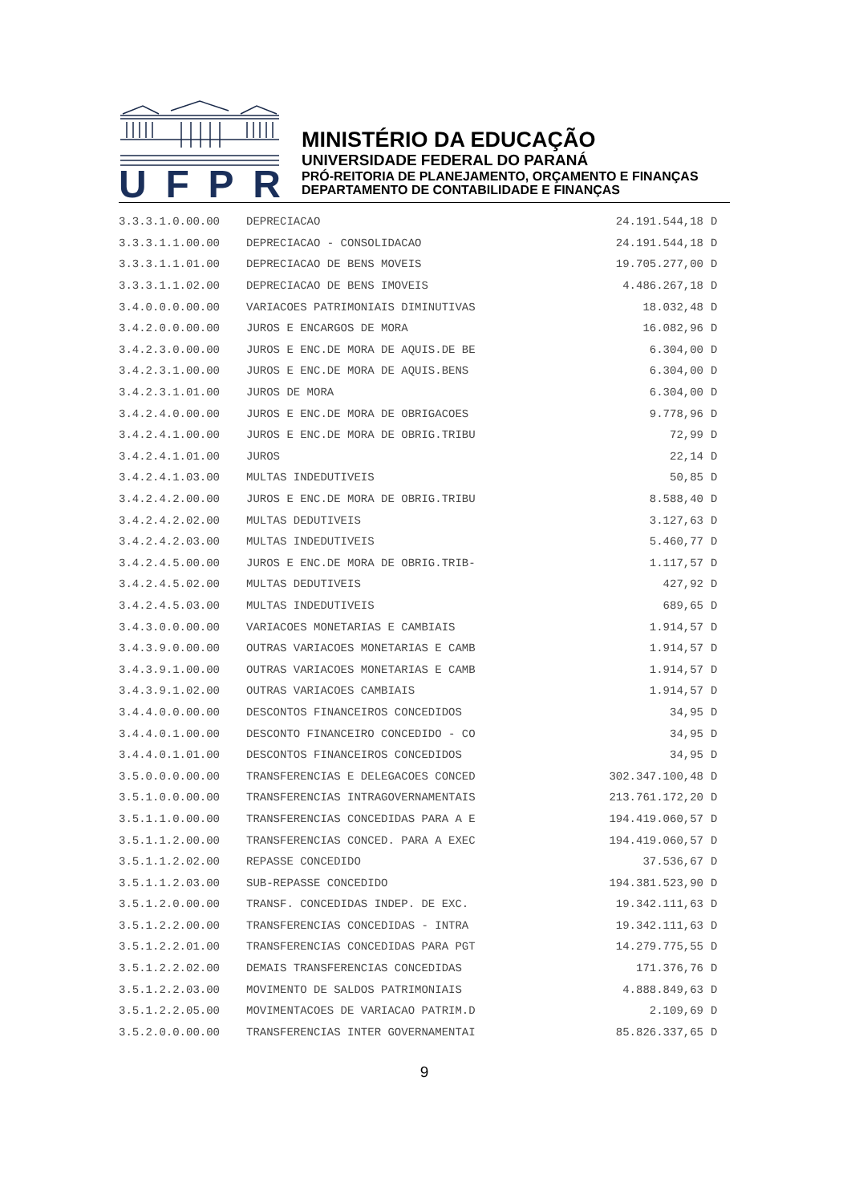UFPR
MINISTÉRIO DA EDUCAÇÃO
UNIVERSIDADE FEDERAL DO PARANÁ
PRÓ-REITORIA DE PLANEJAMENTO, ORÇAMENTO E FINANÇAS
DEPARTAMENTO DE CONTABILIDADE E FINANÇAS
| 3.3.3.1.0.00.00 | DEPRECIACAO | 24.191.544,18 | D |
| 3.3.3.1.1.00.00 | DEPRECIACAO - CONSOLIDACAO | 24.191.544,18 | D |
| 3.3.3.1.1.01.00 | DEPRECIACAO DE BENS MOVEIS | 19.705.277,00 | D |
| 3.3.3.1.1.02.00 | DEPRECIACAO DE BENS IMOVEIS | 4.486.267,18 | D |
| 3.4.0.0.0.00.00 | VARIACOES PATRIMONIAIS DIMINUTIVAS | 18.032,48 | D |
| 3.4.2.0.0.00.00 | JUROS E ENCARGOS DE MORA | 16.082,96 | D |
| 3.4.2.3.0.00.00 | JUROS E ENC.DE MORA DE AQUIS.DE BE | 6.304,00 | D |
| 3.4.2.3.1.00.00 | JUROS E ENC.DE MORA DE AQUIS.BENS | 6.304,00 | D |
| 3.4.2.3.1.01.00 | JUROS DE MORA | 6.304,00 | D |
| 3.4.2.4.0.00.00 | JUROS E ENC.DE MORA DE OBRIGACOES | 9.778,96 | D |
| 3.4.2.4.1.00.00 | JUROS E ENC.DE MORA DE OBRIG.TRIBU | 72,99 | D |
| 3.4.2.4.1.01.00 | JUROS | 22,14 | D |
| 3.4.2.4.1.03.00 | MULTAS INDEDUTIVEIS | 50,85 | D |
| 3.4.2.4.2.00.00 | JUROS E ENC.DE MORA DE OBRIG.TRIBU | 8.588,40 | D |
| 3.4.2.4.2.02.00 | MULTAS DEDUTIVEIS | 3.127,63 | D |
| 3.4.2.4.2.03.00 | MULTAS INDEDUTIVEIS | 5.460,77 | D |
| 3.4.2.4.5.00.00 | JUROS E ENC.DE MORA DE OBRIG.TRIB- | 1.117,57 | D |
| 3.4.2.4.5.02.00 | MULTAS DEDUTIVEIS | 427,92 | D |
| 3.4.2.4.5.03.00 | MULTAS INDEDUTIVEIS | 689,65 | D |
| 3.4.3.0.0.00.00 | VARIACOES MONETARIAS E CAMBIAIS | 1.914,57 | D |
| 3.4.3.9.0.00.00 | OUTRAS VARIACOES MONETARIAS E CAMB | 1.914,57 | D |
| 3.4.3.9.1.00.00 | OUTRAS VARIACOES MONETARIAS E CAMB | 1.914,57 | D |
| 3.4.3.9.1.02.00 | OUTRAS VARIACOES CAMBIAIS | 1.914,57 | D |
| 3.4.4.0.0.00.00 | DESCONTOS FINANCEIROS CONCEDIDOS | 34,95 | D |
| 3.4.4.0.1.00.00 | DESCONTO FINANCEIRO CONCEDIDO - CO | 34,95 | D |
| 3.4.4.0.1.01.00 | DESCONTOS FINANCEIROS CONCEDIDOS | 34,95 | D |
| 3.5.0.0.0.00.00 | TRANSFERENCIAS E DELEGACOES CONCED | 302.347.100,48 | D |
| 3.5.1.0.0.00.00 | TRANSFERENCIAS INTRAGOVERNAMENTAIS | 213.761.172,20 | D |
| 3.5.1.1.0.00.00 | TRANSFERENCIAS CONCEDIDAS PARA A E | 194.419.060,57 | D |
| 3.5.1.1.2.00.00 | TRANSFERENCIAS CONCED. PARA A EXEC | 194.419.060,57 | D |
| 3.5.1.1.2.02.00 | REPASSE CONCEDIDO | 37.536,67 | D |
| 3.5.1.1.2.03.00 | SUB-REPASSE CONCEDIDO | 194.381.523,90 | D |
| 3.5.1.2.0.00.00 | TRANSF. CONCEDIDAS INDEP. DE EXC. | 19.342.111,63 | D |
| 3.5.1.2.2.00.00 | TRANSFERENCIAS CONCEDIDAS - INTRA | 19.342.111,63 | D |
| 3.5.1.2.2.01.00 | TRANSFERENCIAS CONCEDIDAS PARA PGT | 14.279.775,55 | D |
| 3.5.1.2.2.02.00 | DEMAIS TRANSFERENCIAS CONCEDIDAS | 171.376,76 | D |
| 3.5.1.2.2.03.00 | MOVIMENTO DE SALDOS PATRIMONIAIS | 4.888.849,63 | D |
| 3.5.1.2.2.05.00 | MOVIMENTACOES DE VARIACAO PATRIM.D | 2.109,69 | D |
| 3.5.2.0.0.00.00 | TRANSFERENCIAS INTER GOVERNAMENTAI | 85.826.337,65 | D |
9